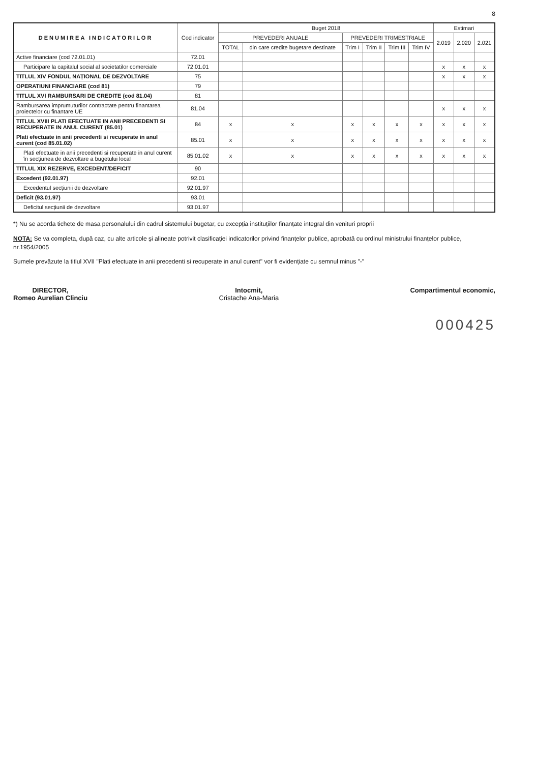8
| DENUMIREA INDICATORILOR | Cod indicator | Buget 2018 | | | | | | Estimari | | |
| --- | --- | --- | --- | --- | --- | --- | --- | --- | --- | --- |
| | | PREVEDERI ANUALE | | PREVEDERI TRIMESTRIALE | | | | 2.019 | 2.020 | 2.021 |
| | | TOTAL | din care credite bugetare destinate | Trim I | Trim II | Trim III | Trim IV | | | |
| Active financiare (cod 72.01.01) | 72.01 | | | | | | | | | |
| Participare la capitalul social al societatilor comerciale | 72.01.01 | | | | | | | x | x | x |
| TITLUL XIV FONDUL NAȚIONAL DE DEZVOLTARE | 75 | | | | | | | x | x | x |
| OPERATIUNI FINANCIARE (cod 81) | 79 | | | | | | | | | |
| TITLUL XVI RAMBURSARI DE CREDITE (cod 81.04) | 81 | | | | | | | | | |
| Rambursarea imprumuturilor contractate pentru finantarea proiectelor cu finantare UE | 81.04 | | | | | | | x | x | x |
| TITLUL XVIII PLATI EFECTUATE IN ANII PRECEDENTI SI RECUPERATE IN ANUL CURENT (85.01) | 84 | x | x | x | x | x | x | x | x | x |
| Plati efectuate in anii precedenti si recuperate in anul curent (cod 85.01.02) | 85.01 | x | x | x | x | x | x | x | x | x |
| Plati efectuate in anii precedenti si recuperate in anul curent în secțiunea de dezvoltare a bugetului local | 85.01.02 | x | x | x | x | x | x | x | x | x |
| TITLUL XIX REZERVE, EXCEDENT/DEFICIT | 90 | | | | | | | | | |
| Excedent (92.01.97) | 92.01 | | | | | | | | | |
| Excedentul secțiunii de dezvoltare | 92.01.97 | | | | | | | | | |
| Deficit (93.01.97) | 93.01 | | | | | | | | | |
| Deficitul secțiunii de dezvoltare | 93.01.97 | | | | | | | | | |
*) Nu se acorda tichete de masa personalului din cadrul sistemului bugetar, cu excepția instituțiilor finanțate integral din venituri proprii
NOTA: Se va completa, după caz, cu alte articole și alineate potrivit clasificației indicatorilor privind finanțelor publice, aprobată cu ordinul ministrului finanțelor publice, nr.1954/2005
Sumele prevăzute la titlul XVII "Plati efectuate in anii precedenti si recuperate in anul curent" vor fi evidențiate cu semnul minus "-"
DIRECTOR,
Romeo Aurelian Clinciu
Intocmit,
Cristache Ana-Maria
Compartimentul economic,
000425